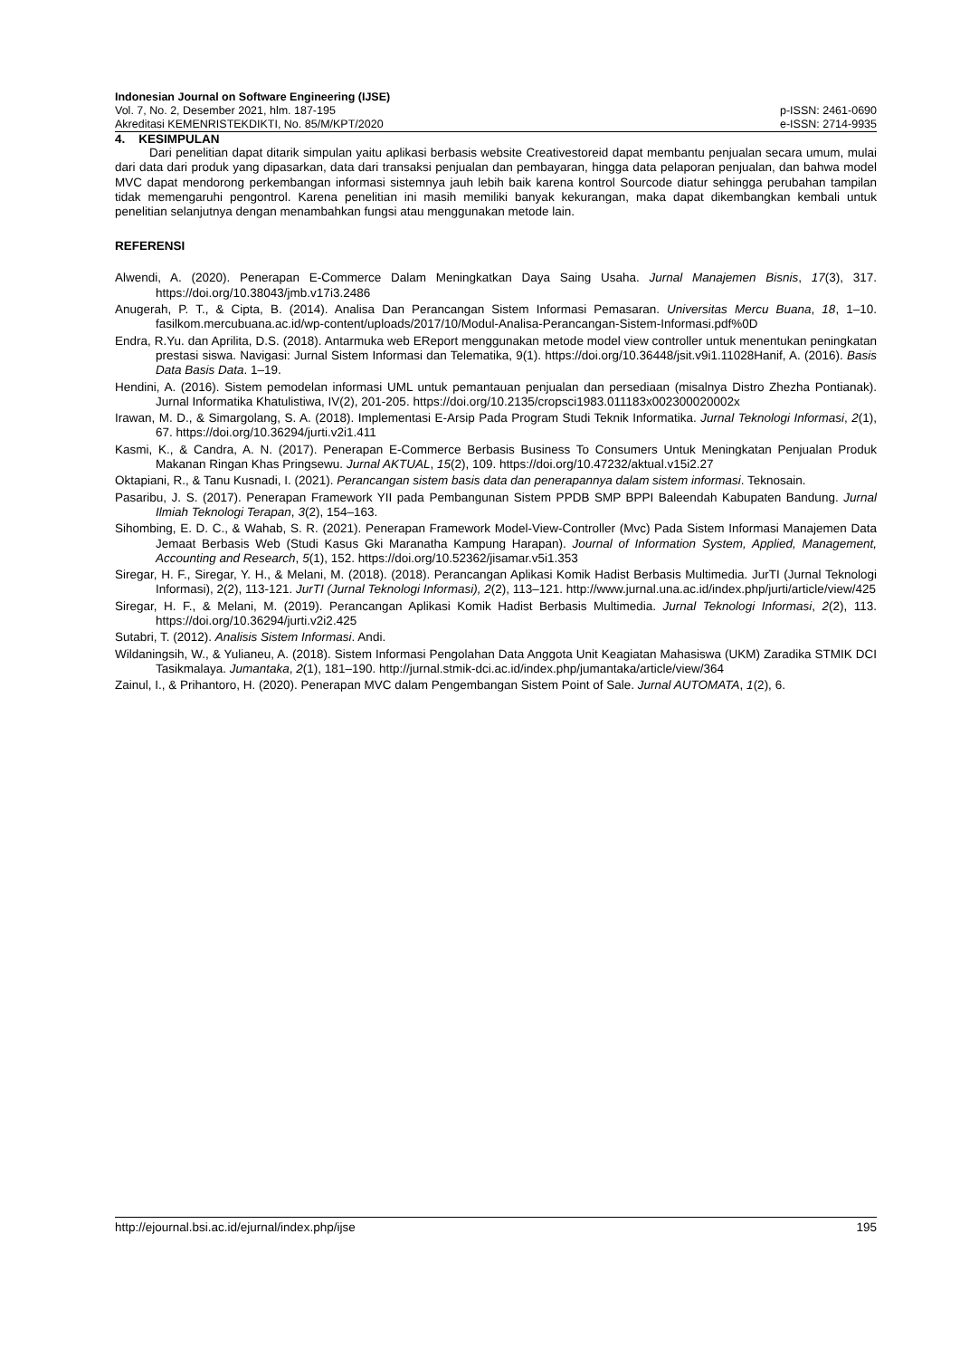Indonesian Journal on Software Engineering (IJSE)
Vol. 7, No. 2, Desember 2021, hlm. 187-195 p-ISSN: 2461-0690
Akreditasi KEMENRISTEKDIKTI, No. 85/M/KPT/2020 e-ISSN: 2714-9935
4. KESIMPULAN
Dari penelitian dapat ditarik simpulan yaitu aplikasi berbasis website Creativestoreid dapat membantu penjualan secara umum, mulai dari data dari produk yang dipasarkan, data dari transaksi penjualan dan pembayaran, hingga data pelaporan penjualan, dan bahwa model MVC dapat mendorong perkembangan informasi sistemnya jauh lebih baik karena kontrol Sourcode diatur sehingga perubahan tampilan tidak memengaruhi pengontrol. Karena penelitian ini masih memiliki banyak kekurangan, maka dapat dikembangkan kembali untuk penelitian selanjutnya dengan menambahkan fungsi atau menggunakan metode lain.
REFERENSI
Alwendi, A. (2020). Penerapan E-Commerce Dalam Meningkatkan Daya Saing Usaha. Jurnal Manajemen Bisnis, 17(3), 317. https://doi.org/10.38043/jmb.v17i3.2486
Anugerah, P. T., & Cipta, B. (2014). Analisa Dan Perancangan Sistem Informasi Pemasaran. Universitas Mercu Buana, 18, 1–10. fasilkom.mercubuana.ac.id/wp-content/uploads/2017/10/Modul-Analisa-Perancangan-Sistem-Informasi.pdf%0D
Endra, R.Yu. dan Aprilita, D.S. (2018). Antarmuka web EReport menggunakan metode model view controller untuk menentukan peningkatan prestasi siswa. Navigasi: Jurnal Sistem Informasi dan Telematika, 9(1). https://doi.org/10.36448/jsit.v9i1.11028Hanif, A. (2016). Basis Data Basis Data. 1–19.
Hendini, A. (2016). Sistem pemodelan informasi UML untuk pemantauan penjualan dan persediaan (misalnya Distro Zhezha Pontianak). Jurnal Informatika Khatulistiwa, IV(2), 201-205. https://doi.org/10.2135/cropsci1983.011183x002300020002x
Irawan, M. D., & Simargolang, S. A. (2018). Implementasi E-Arsip Pada Program Studi Teknik Informatika. Jurnal Teknologi Informasi, 2(1), 67. https://doi.org/10.36294/jurti.v2i1.411
Kasmi, K., & Candra, A. N. (2017). Penerapan E-Commerce Berbasis Business To Consumers Untuk Meningkatan Penjualan Produk Makanan Ringan Khas Pringsewu. Jurnal AKTUAL, 15(2), 109. https://doi.org/10.47232/aktual.v15i2.27
Oktapiani, R., & Tanu Kusnadi, I. (2021). Perancangan sistem basis data dan penerapannya dalam sistem informasi. Teknosain.
Pasaribu, J. S. (2017). Penerapan Framework YII pada Pembangunan Sistem PPDB SMP BPPI Baleendah Kabupaten Bandung. Jurnal Ilmiah Teknologi Terapan, 3(2), 154–163.
Sihombing, E. D. C., & Wahab, S. R. (2021). Penerapan Framework Model-View-Controller (Mvc) Pada Sistem Informasi Manajemen Data Jemaat Berbasis Web (Studi Kasus Gki Maranatha Kampung Harapan). Journal of Information System, Applied, Management, Accounting and Research, 5(1), 152. https://doi.org/10.52362/jisamar.v5i1.353
Siregar, H. F., Siregar, Y. H., & Melani, M. (2018). (2018). Perancangan Aplikasi Komik Hadist Berbasis Multimedia. JurTI (Jurnal Teknologi Informasi), 2(2), 113-121. JurTI (Jurnal Teknologi Informasi), 2(2), 113–121. http://www.jurnal.una.ac.id/index.php/jurti/article/view/425
Siregar, H. F., & Melani, M. (2019). Perancangan Aplikasi Komik Hadist Berbasis Multimedia. Jurnal Teknologi Informasi, 2(2), 113. https://doi.org/10.36294/jurti.v2i2.425
Sutabri, T. (2012). Analisis Sistem Informasi. Andi.
Wildaningsih, W., & Yulianeu, A. (2018). Sistem Informasi Pengolahan Data Anggota Unit Keagiatan Mahasiswa (UKM) Zaradika STMIK DCI Tasikmalaya. Jumantaka, 2(1), 181–190. http://jurnal.stmik-dci.ac.id/index.php/jumantaka/article/view/364
Zainul, I., & Prihantoro, H. (2020). Penerapan MVC dalam Pengembangan Sistem Point of Sale. Jurnal AUTOMATA, 1(2), 6.
http://ejournal.bsi.ac.id/ejurnal/index.php/ijse 195